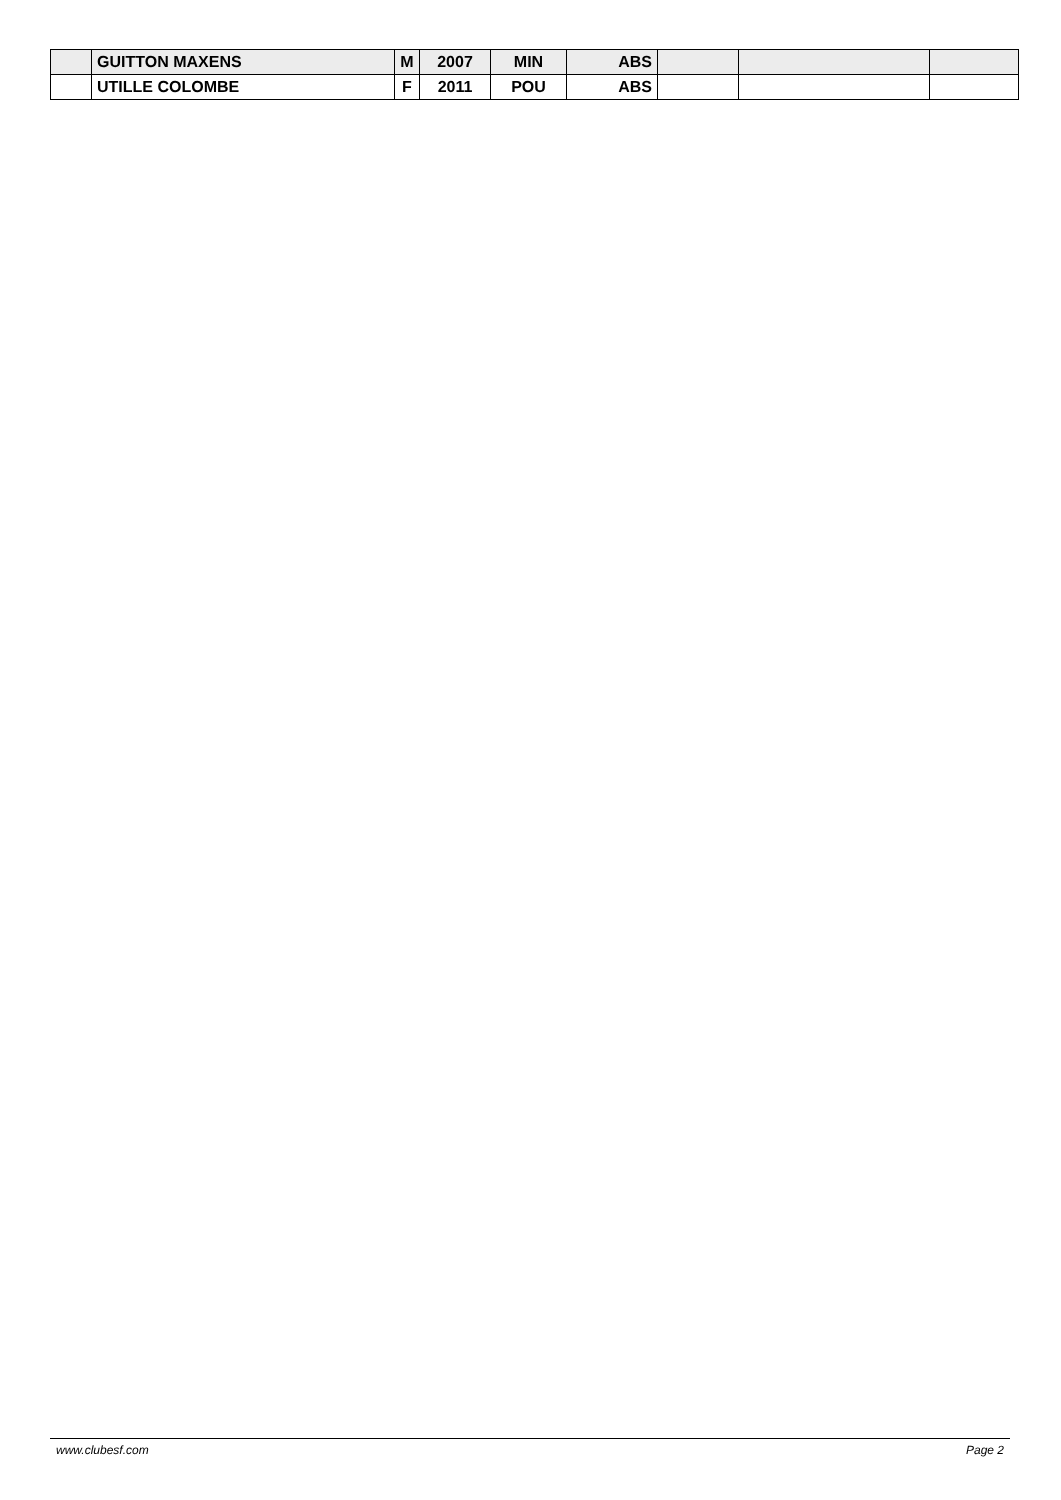| | GUITTON MAXENS | M | 2007 | MIN | ABS | | | |
| | UTILLE COLOMBE | F | 2011 | POU | ABS | | | |
www.clubesf.com Page 2